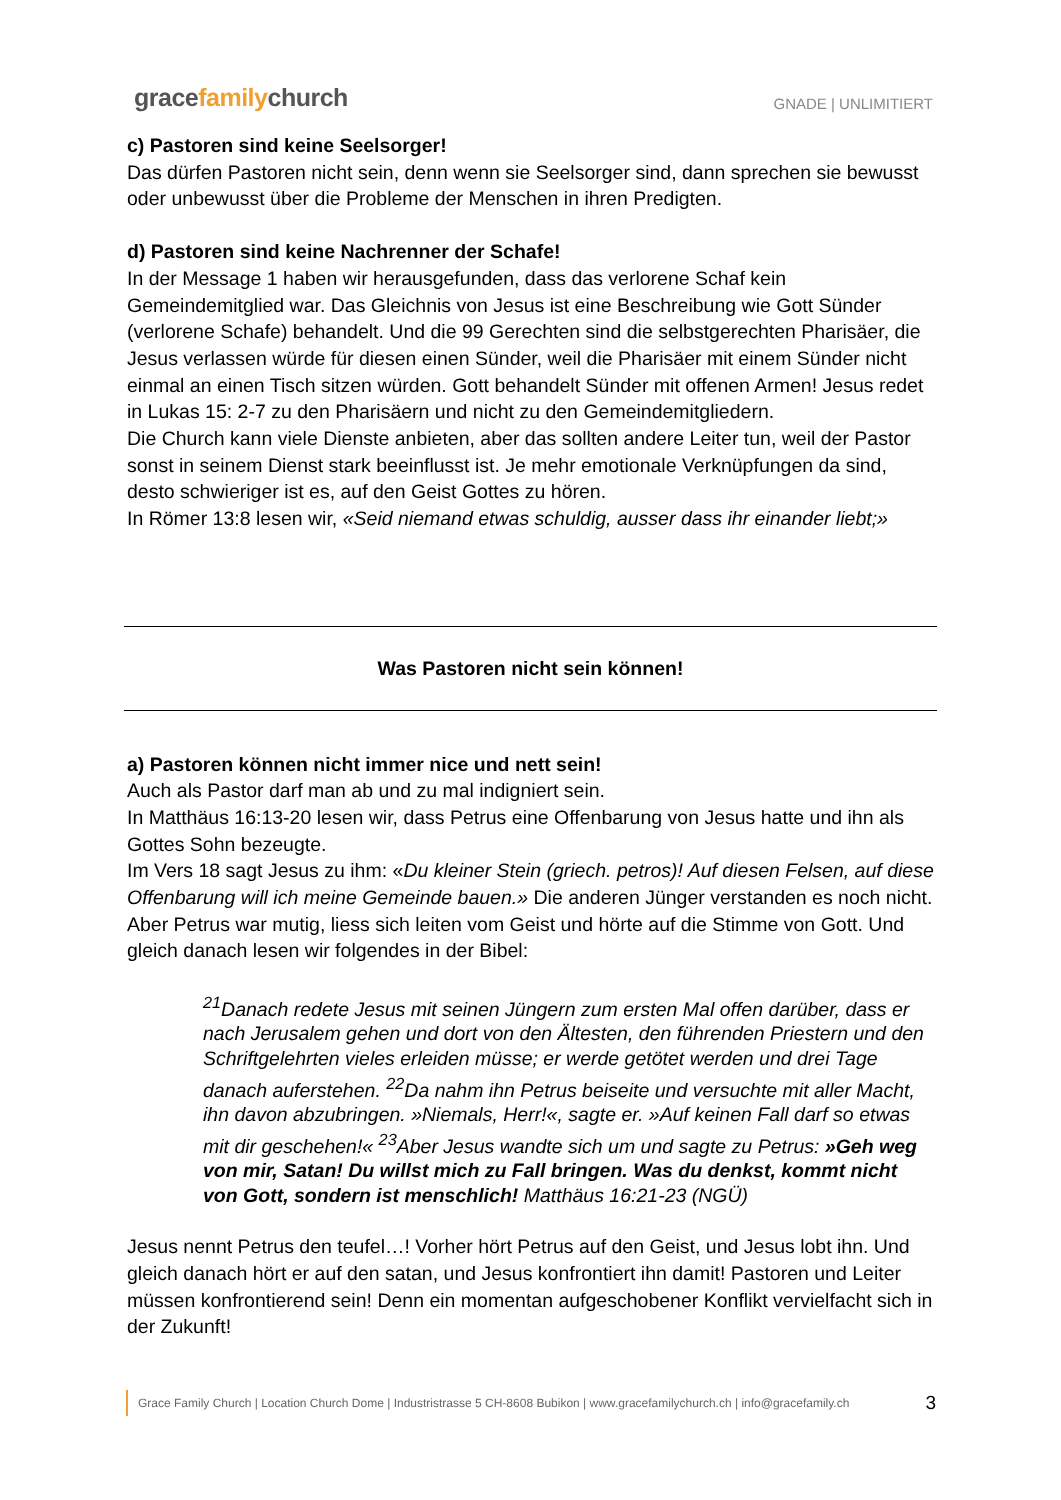gracefamilychurch
GNADE | UNLIMITIERT
c) Pastoren sind keine Seelsorger!
Das dürfen Pastoren nicht sein, denn wenn sie Seelsorger sind, dann sprechen sie bewusst oder unbewusst über die Probleme der Menschen in ihren Predigten.
d) Pastoren sind keine Nachrenner der Schafe!
In der Message 1 haben wir herausgefunden, dass das verlorene Schaf kein Gemeindemitglied war. Das Gleichnis von Jesus ist eine Beschreibung wie Gott Sünder (verlorene Schafe) behandelt. Und die 99 Gerechten sind die selbstgerechten Pharisäer, die Jesus verlassen würde für diesen einen Sünder, weil die Pharisäer mit einem Sünder nicht einmal an einen Tisch sitzen würden. Gott behandelt Sünder mit offenen Armen! Jesus redet in Lukas 15: 2-7 zu den Pharisäern und nicht zu den Gemeindemitgliedern.
Die Church kann viele Dienste anbieten, aber das sollten andere Leiter tun, weil der Pastor sonst in seinem Dienst stark beeinflusst ist. Je mehr emotionale Verknüpfungen da sind, desto schwieriger ist es, auf den Geist Gottes zu hören.
In Römer 13:8 lesen wir, «Seid niemand etwas schuldig, ausser dass ihr einander liebt;»
Was Pastoren nicht sein können!
a) Pastoren können nicht immer nice und nett sein!
Auch als Pastor darf man ab und zu mal indigniert sein.
In Matthäus 16:13-20 lesen wir, dass Petrus eine Offenbarung von Jesus hatte und ihn als Gottes Sohn bezeugte.
Im Vers 18 sagt Jesus zu ihm: «Du kleiner Stein (griech. petros)! Auf diesen Felsen, auf diese Offenbarung will ich meine Gemeinde bauen.» Die anderen Jünger verstanden es noch nicht. Aber Petrus war mutig, liess sich leiten vom Geist und hörte auf die Stimme von Gott. Und gleich danach lesen wir folgendes in der Bibel:
<sup>21</sup> Danach redete Jesus mit seinen Jüngern zum ersten Mal offen darüber, dass er nach Jerusalem gehen und dort von den Ältesten, den führenden Priestern und den Schriftgelehrten vieles erleiden müsse; er werde getötet werden und drei Tage danach auferstehen. <sup>22</sup>Da nahm ihn Petrus beiseite und versuchte mit aller Macht, ihn davon abzubringen. »Niemals, Herr!«, sagte er. »Auf keinen Fall darf so etwas mit dir geschehen!« <sup>23</sup>Aber Jesus wandte sich um und sagte zu Petrus: »Geh weg von mir, Satan! Du willst mich zu Fall bringen. Was du denkst, kommt nicht von Gott, sondern ist menschlich! Matthäus 16:21-23 (NGÜ)
Jesus nennt Petrus den teufel…! Vorher hört Petrus auf den Geist, und Jesus lobt ihn. Und gleich danach hört er auf den satan, und Jesus konfrontiert ihn damit! Pastoren und Leiter müssen konfrontierend sein! Denn ein momentan aufgeschobener Konflikt vervielfacht sich in der Zukunft!
Grace Family Church | Location Church Dome | Industristrasse 5 CH-8608 Bubikon | www.gracefamilychurch.ch | info@gracefamily.ch
3